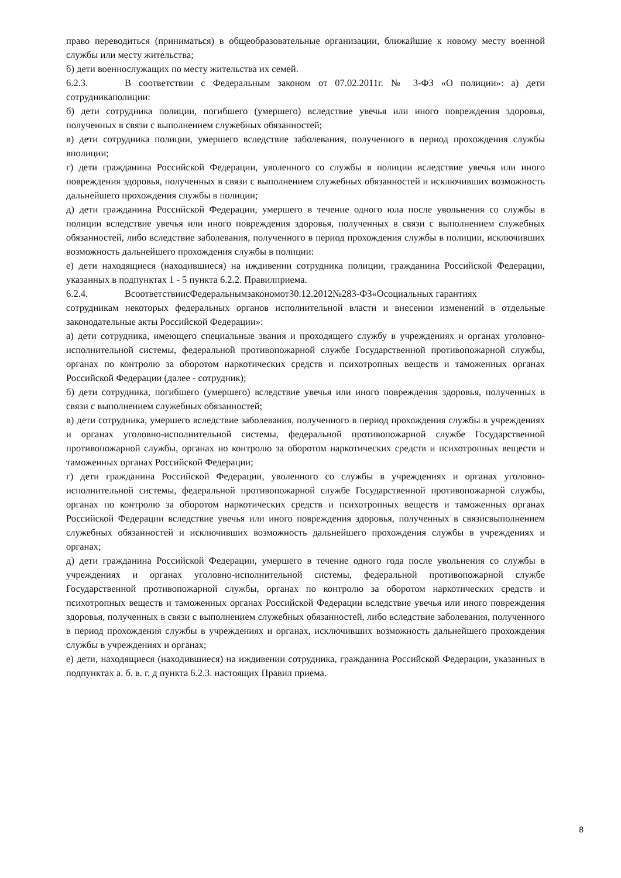право переводиться (приниматься) в общеобразовательные организации, ближайшие к новому месту военной службы или месту жительства;
б) дети военнослужащих по месту жительства их семей.
6.2.3. В соответствии с Федеральным законом от 07.02.2011г. № 3-ФЗ «О полиции»: а) дети сотрудникаполиции:
б) дети сотрудника полиции, погибшего (умершего) вследствие увечья или иного повреждения здоровья, полученных в связи с выполнением служебных обязанностей;
в) дети сотрудника полиции, умершего вследствие заболевания, полученного в период прохождения службы вполиции;
г) дети гражданина Российской Федерации, уволенного со службы в полиции вследствие увечья или иного повреждения здоровья, полученных в связи с выполнением служебных обязанностей и исключивших возможность дальнейшего прохождения службы в полиции;
д) дети гражданина Российской Федерации, умершего в течение одного юла после увольнения со службы в полиции вследствие увечья или иного повреждения здоровья, полученных в связи с выполнением служебных обязанностей, либо вследствие заболевания, полученного в период прохождения службы в полиции, исключивших возможность дальнейшего прохождения службы в полиции:
е) дети находящиеся (находившиеся) на иждивении сотрудника полиции, гражданина Российской Федерации, указанных в подпунктах 1 - 5 пункта 6.2.2. Правилприема.
6.2.4. ВсоответствиисФедеральнымзакономот30.12.2012№283-ФЗ«Осоциальных гарантиях
сотрудникам некоторых федеральных органов исполнительной власти и внесении изменений в отдельные законодательные акты Российской Федерации»:
а) дети сотрудника, имеющего специальные звания и проходящего службу в учреждениях и органах уголовно-исполнительной системы, федеральной противопожарной службе Государственной противопожарной службы, органах по контролю за оборотом наркотических средств и психотропных веществ и таможенных органах Российской Федерации (далее - сотрудник);
б) дети сотрудника, погибшего (умершего) вследствие увечья или иного повреждения здоровья, полученных в связи с выполнением служебных обязанностей;
в) дети сотрудника, умершего вследствие заболевания, полученного в период прохождения службы в учреждениях и органах уголовно-исполнительной системы, федеральной противопожарной службе Государственной противопожарной службы, органах но контролю за оборотом наркотических средств и психотропных веществ и таможенных органах Российской Федерации;
г) дети гражданина Российской Федерации, уволенного со службы в учреждениях и органах уголовно- исполнительной системы, федеральной противопожарной службе Государственной противопожарной службы, органах по контролю за оборотом наркотических средств и психотропных веществ и таможенных органах Российской Федерации вследствие увечья или иного повреждения здоровья, полученных в связисвыполнением служебных обязанностей и исключивших возможность дальнейшего прохождения службы в учреждениях и органах;
д) дети гражданина Российской Федерации, умершего в течение одного года после увольнения со службы в учреждениях и органах уголовно-исполнительной системы, федеральной противопожарной службе Государственной противопожарной службы, органах по контролю за оборотом наркотических средств и психотропных веществ и таможенных органах Российской Федерации вследствие увечья или иного повреждения здоровья, полученных в связи с выполнением служебных обязанностей, либо вследствие заболевания, полученного в период прохождения службы в учреждениях и органах, исключивших возможность дальнейшего прохождения службы в учреждениях и органах;
е) дети, находящиеся (находившиеся) на иждивении сотрудника, гражданина Российской Федерации, указанных в подпунктах а. б. в. г. д пункта 6.2.3. настоящих Правил приема.
8